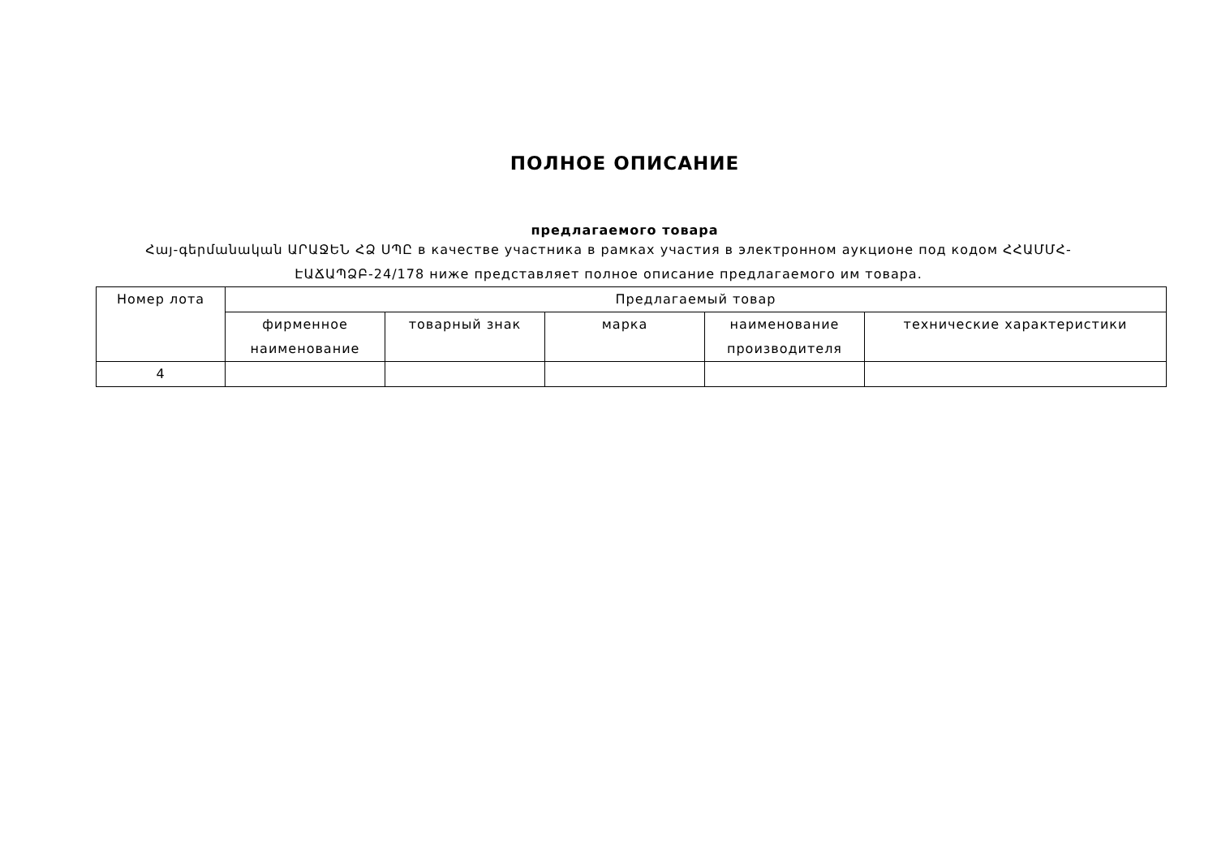ПОЛНОЕ ОПИСАНИЕ
предлагаемого товара
Հայ-գերմանական ԱՐԱՋԵՆ ՀՁ ՍՊԸ в качестве участника в рамках участия в электронном аукционе под кодом ՀՀԱՄՄՀ-ԷԱՃԱՊՁԲ-24/178 ниже представляет полное описание предлагаемого им товара.
| Номер лота | Предлагаемый товар | | | | |
| --- | --- | --- | --- | --- | --- |
| | фирменное наименование | товарный знак | марка | наименование производителя | технические характеристики |
| 4 | | | | | |